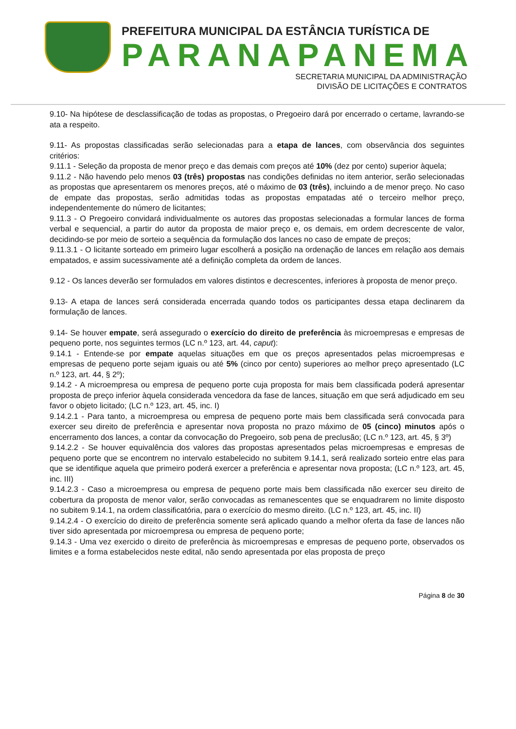PREFEITURA MUNICIPAL DA ESTÂNCIA TURÍSTICA DE
PARANAPANEMA
SECRETARIA MUNICIPAL DA ADMINISTRAÇÃO
DIVISÃO DE LICITAÇÕES E CONTRATOS
9.10- Na hipótese de desclassificação de todas as propostas, o Pregoeiro dará por encerrado o certame, lavrando-se ata a respeito.
9.11- As propostas classificadas serão selecionadas para a etapa de lances, com observância dos seguintes critérios:
9.11.1 - Seleção da proposta de menor preço e das demais com preços até 10% (dez por cento) superior àquela;
9.11.2 - Não havendo pelo menos 03 (três) propostas nas condições definidas no item anterior, serão selecionadas as propostas que apresentarem os menores preços, até o máximo de 03 (três), incluindo a de menor preço. No caso de empate das propostas, serão admitidas todas as propostas empatadas até o terceiro melhor preço, independentemente do número de licitantes;
9.11.3 - O Pregoeiro convidará individualmente os autores das propostas selecionadas a formular lances de forma verbal e sequencial, a partir do autor da proposta de maior preço e, os demais, em ordem decrescente de valor, decidindo-se por meio de sorteio a sequência da formulação dos lances no caso de empate de preços;
9.11.3.1 - O licitante sorteado em primeiro lugar escolherá a posição na ordenação de lances em relação aos demais empatados, e assim sucessivamente até a definição completa da ordem de lances.
9.12 - Os lances deverão ser formulados em valores distintos e decrescentes, inferiores à proposta de menor preço.
9.13- A etapa de lances será considerada encerrada quando todos os participantes dessa etapa declinarem da formulação de lances.
9.14- Se houver empate, será assegurado o exercício do direito de preferência às microempresas e empresas de pequeno porte, nos seguintes termos (LC n.º 123, art. 44, caput):
9.14.1 - Entende-se por empate aquelas situações em que os preços apresentados pelas microempresas e empresas de pequeno porte sejam iguais ou até 5% (cinco por cento) superiores ao melhor preço apresentado (LC n.º 123, art. 44, § 2º);
9.14.2 - A microempresa ou empresa de pequeno porte cuja proposta for mais bem classificada poderá apresentar proposta de preço inferior àquela considerada vencedora da fase de lances, situação em que será adjudicado em seu favor o objeto licitado; (LC n.º 123, art. 45, inc. I)
9.14.2.1 - Para tanto, a microempresa ou empresa de pequeno porte mais bem classificada será convocada para exercer seu direito de preferência e apresentar nova proposta no prazo máximo de 05 (cinco) minutos após o encerramento dos lances, a contar da convocação do Pregoeiro, sob pena de preclusão; (LC n.º 123, art. 45, § 3º)
9.14.2.2 - Se houver equivalência dos valores das propostas apresentados pelas microempresas e empresas de pequeno porte que se encontrem no intervalo estabelecido no subitem 9.14.1, será realizado sorteio entre elas para que se identifique aquela que primeiro poderá exercer a preferência e apresentar nova proposta; (LC n.º 123, art. 45, inc. III)
9.14.2.3 - Caso a microempresa ou empresa de pequeno porte mais bem classificada não exercer seu direito de cobertura da proposta de menor valor, serão convocadas as remanescentes que se enquadrarem no limite disposto no subitem 9.14.1, na ordem classificatória, para o exercício do mesmo direito. (LC n.º 123, art. 45, inc. II)
9.14.2.4 - O exercício do direito de preferência somente será aplicado quando a melhor oferta da fase de lances não tiver sido apresentada por microempresa ou empresa de pequeno porte;
9.14.3 - Uma vez exercido o direito de preferência às microempresas e empresas de pequeno porte, observados os limites e a forma estabelecidos neste edital, não sendo apresentada por elas proposta de preço
Página 8 de 30